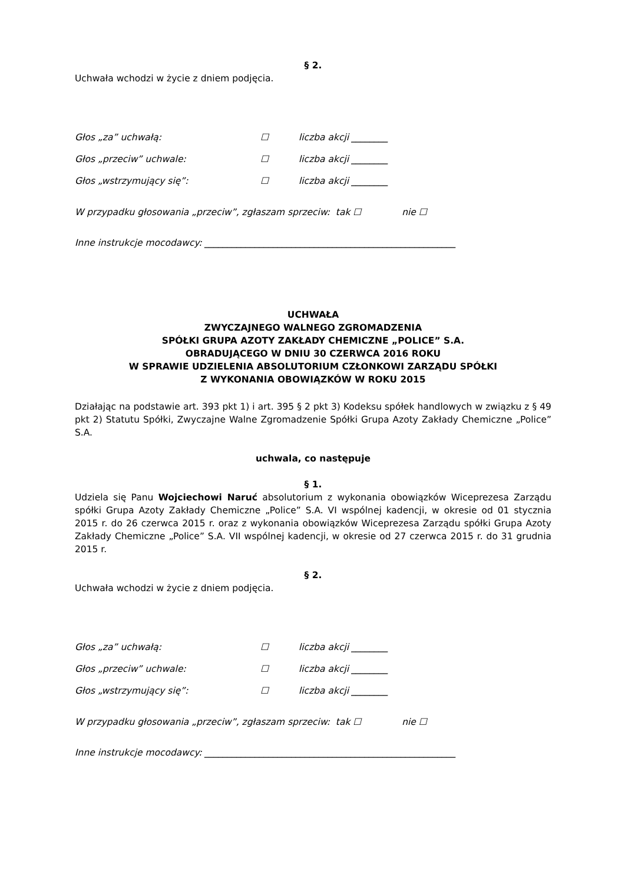§ 2.
Uchwała wchodzi w życie z dniem podjęcia.
Głos „za” uchwałą: ☐ liczba akcji ________
Głos „przeciw” uchwale: ☐ liczba akcji ________
Głos „wstrzymujący się”: ☐ liczba akcji ________
W przypadku głosowania „przeciw”, zgłaszam sprzeciw: tak ☐ nie ☐
Inne instrukcje mocodawcy: _______________________________________________________
UCHWAŁA
ZWYCZAJNEGO WALNEGO ZGROMADZENIA
SPÓŁKI GRUPA AZOTY ZAKŁADY CHEMICZNE „POLICE” S.A.
OBRADUJĄCEGO W DNIU 30 CZERWCA 2016 ROKU
W SPRAWIE UDZIELENIA ABSOLUTORIUM CZŁONKOWI ZARZĄDU SPÓŁKI
Z WYKONANIA OBOWIĄZKÓW W ROKU 2015
Działając na podstawie art. 393 pkt 1) i art. 395 § 2 pkt 3) Kodeksu spółek handlowych w związku z § 49 pkt 2) Statutu Spółki, Zwyczajne Walne Zgromadzenie Spółki Grupa Azoty Zakłady Chemiczne „Police” S.A.
uchwala, co następuje
§ 1.
Udziela się Panu Wojciechowi Naruć absolutorium z wykonania obowiązków Wiceprezesa Zarządu spółki Grupa Azoty Zakłady Chemiczne „Police” S.A. VI wspólnej kadencji, w okresie od 01 stycznia 2015 r. do 26 czerwca 2015 r. oraz z wykonania obowiązków Wiceprezesa Zarządu spółki Grupa Azoty Zakłady Chemiczne „Police” S.A. VII wspólnej kadencji, w okresie od 27 czerwca 2015 r. do 31 grudnia 2015 r.
§ 2.
Uchwała wchodzi w życie z dniem podjęcia.
Głos „za” uchwałą: ☐ liczba akcji ________
Głos „przeciw” uchwale: ☐ liczba akcji ________
Głos „wstrzymujący się”: ☐ liczba akcji ________
W przypadku głosowania „przeciw”, zgłaszam sprzeciw: tak ☐ nie ☐
Inne instrukcje mocodawcy: _______________________________________________________